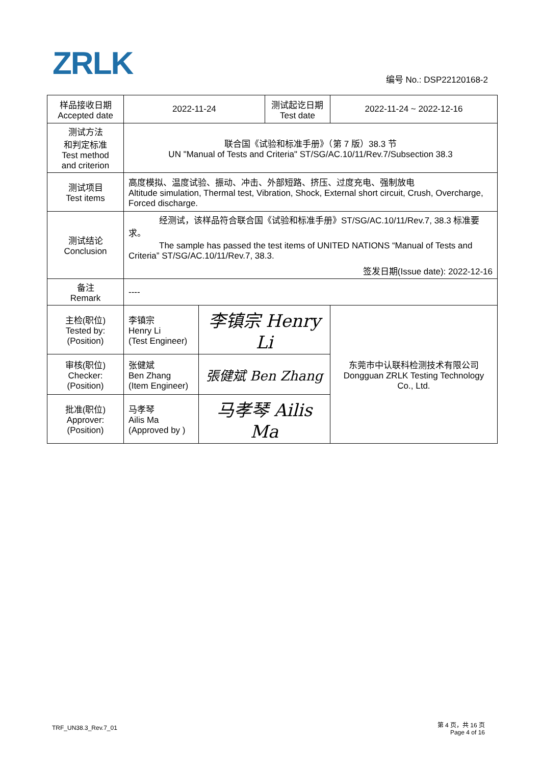ZRLK 编号 No.: DSP22120168-2
| 样品接收日期 Accepted date | 2022-11-24 | | 测试起讫日期 Test date | 2022-11-24 ~ 2022-12-16 |
| 测试方法 和判定标准 Test method and criterion | 联合国《试验和标准手册》（第 7 版）38.3 节 UN "Manual of Tests and Criteria" ST/SG/AC.10/11/Rev.7/Subsection 38.3 | | | |
| 测试项目 Test items | 高度模拟、温度试验、振动、冲击、外部短路、挤压、过度充电、强制放电 Altitude simulation, Thermal test, Vibration, Shock, External short circuit, Crush, Overcharge, Forced discharge. | | | |
| 测试结论 Conclusion | 经测试，该样品符合联合国《试验和标准手册》ST/SG/AC.10/11/Rev.7, 38.3 标准要求。 The sample has passed the test items of UNITED NATIONS “Manual of Tests and Criteria” ST/SG/AC.10/11/Rev.7, 38.3. 签发日期(Issue date): 2022-12-16 | | | |
| 备注 Remark | ---- | | | |
| 主检(职位) Tested by: (Position) | 李镇宗 Henry Li (Test Engineer) | 李镇宗 Henry Li | | 东莞市中认联科检测技术有限公司 Dongguan ZRLK Testing Technology Co., Ltd. |
| 审核(职位) Checker: (Position) | 张健斌 Ben Zhang (Item Engineer) | 張健斌 Ben Zhang | | |
| 批准(职位) Approver: (Position) | 马孝琴 Ailis Ma (Approved by ) | 马孝琴 Ailis Ma | | |
TRF_UN38.3_Rev.7_01
第 4 页，共 16 页
Page 4 of 16